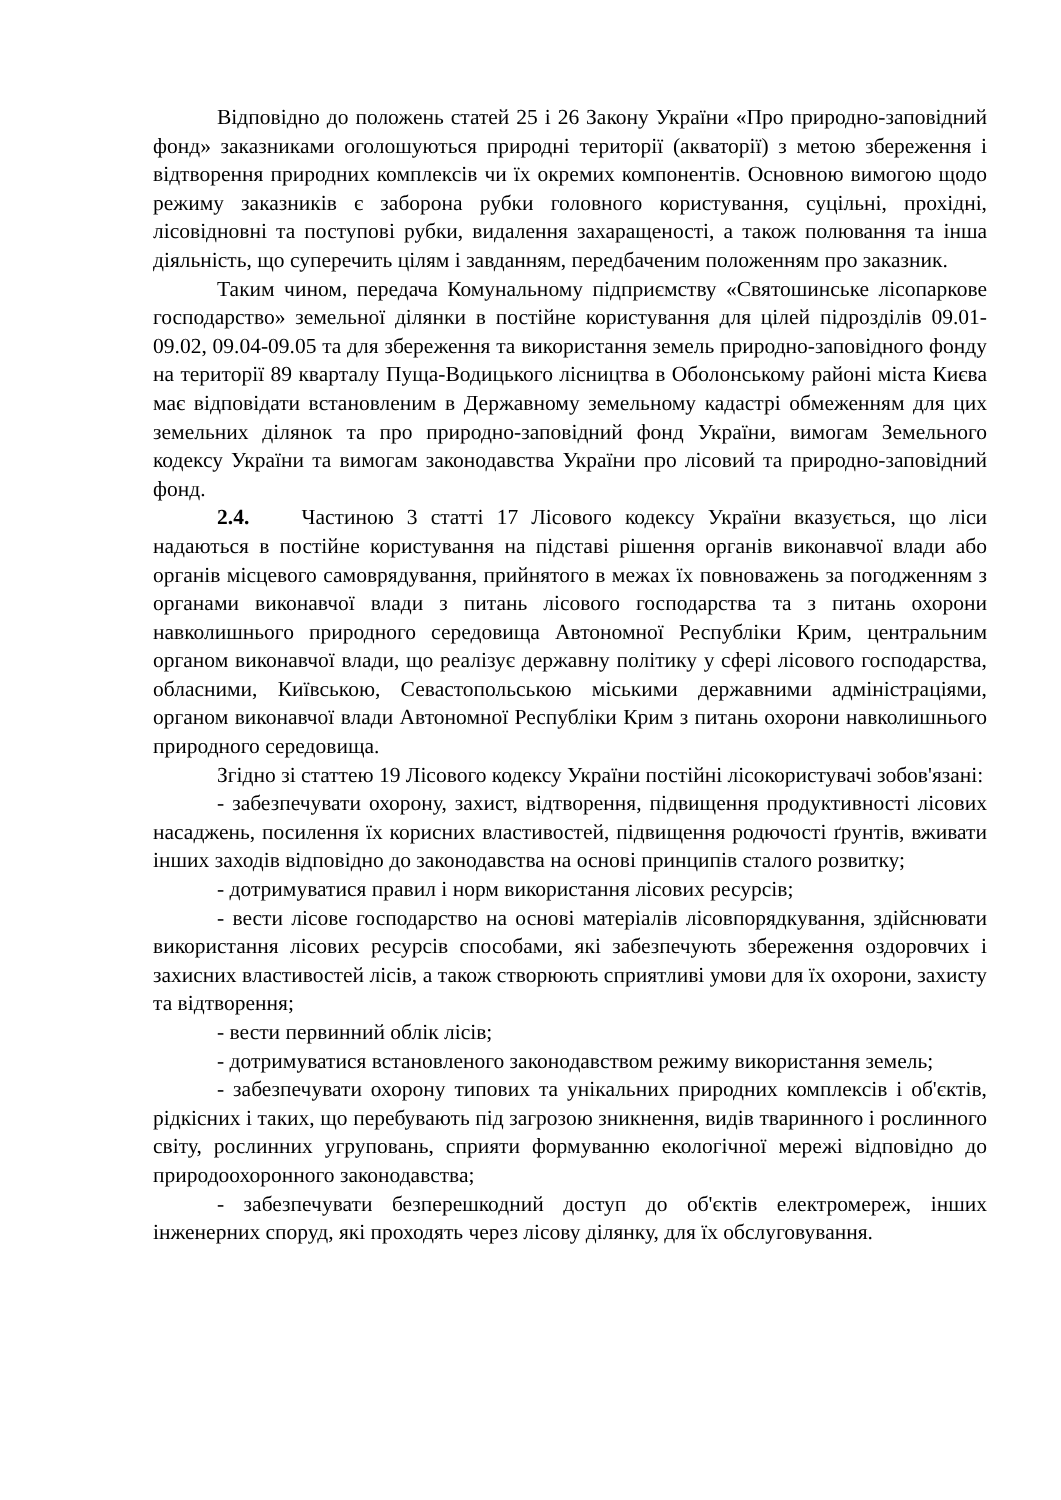Відповідно до положень статей 25 і 26 Закону України «Про природно-заповідний фонд» заказниками оголошуються природні території (акваторії) з метою збереження і відтворення природних комплексів чи їх окремих компонентів. Основною вимогою щодо режиму заказників є заборона рубки головного користування, суцільні, прохідні, лісовідновні та поступові рубки, видалення захаращеності, а також полювання та інша діяльність, що суперечить цілям і завданням, передбаченим положенням про заказник.
Таким чином, передача Комунальному підприємству «Святошинське лісопаркове господарство» земельної ділянки в постійне користування для цілей підрозділів 09.01-09.02, 09.04-09.05 та для збереження та використання земель природно-заповідного фонду на території 89 кварталу Пуща-Водицького лісництва в Оболонському районі міста Києва має відповідати встановленим в Державному земельному кадастрі обмеженням для цих земельних ділянок та про природно-заповідний фонд України, вимогам Земельного кодексу України та вимогам законодавства України про лісовий та природно-заповідний фонд.
2.4. Частиною 3 статті 17 Лісового кодексу України вказується, що ліси надаються в постійне користування на підставі рішення органів виконавчої влади або органів місцевого самоврядування, прийнятого в межах їх повноважень за погодженням з органами виконавчої влади з питань лісового господарства та з питань охорони навколишнього природного середовища Автономної Республіки Крим, центральним органом виконавчої влади, що реалізує державну політику у сфері лісового господарства, обласними, Київською, Севастопольською міськими державними адміністраціями, органом виконавчої влади Автономної Республіки Крим з питань охорони навколишнього природного середовища.
Згідно зі статтею 19 Лісового кодексу України постійні лісокористувачі зобов'язані:
- забезпечувати охорону, захист, відтворення, підвищення продуктивності лісових насаджень, посилення їх корисних властивостей, підвищення родючості ґрунтів, вживати інших заходів відповідно до законодавства на основі принципів сталого розвитку;
- дотримуватися правил і норм використання лісових ресурсів;
- вести лісове господарство на основі матеріалів лісовпорядкування, здійснювати використання лісових ресурсів способами, які забезпечують збереження оздоровчих і захисних властивостей лісів, а також створюють сприятливі умови для їх охорони, захисту та відтворення;
- вести первинний облік лісів;
- дотримуватися встановленого законодавством режиму використання земель;
- забезпечувати охорону типових та унікальних природних комплексів і об'єктів, рідкісних і таких, що перебувають під загрозою зникнення, видів тваринного і рослинного світу, рослинних угруповань, сприяти формуванню екологічної мережі відповідно до природоохоронного законодавства;
- забезпечувати безперешкодний доступ до об'єктів електромереж, інших інженерних споруд, які проходять через лісову ділянку, для їх обслуговування.